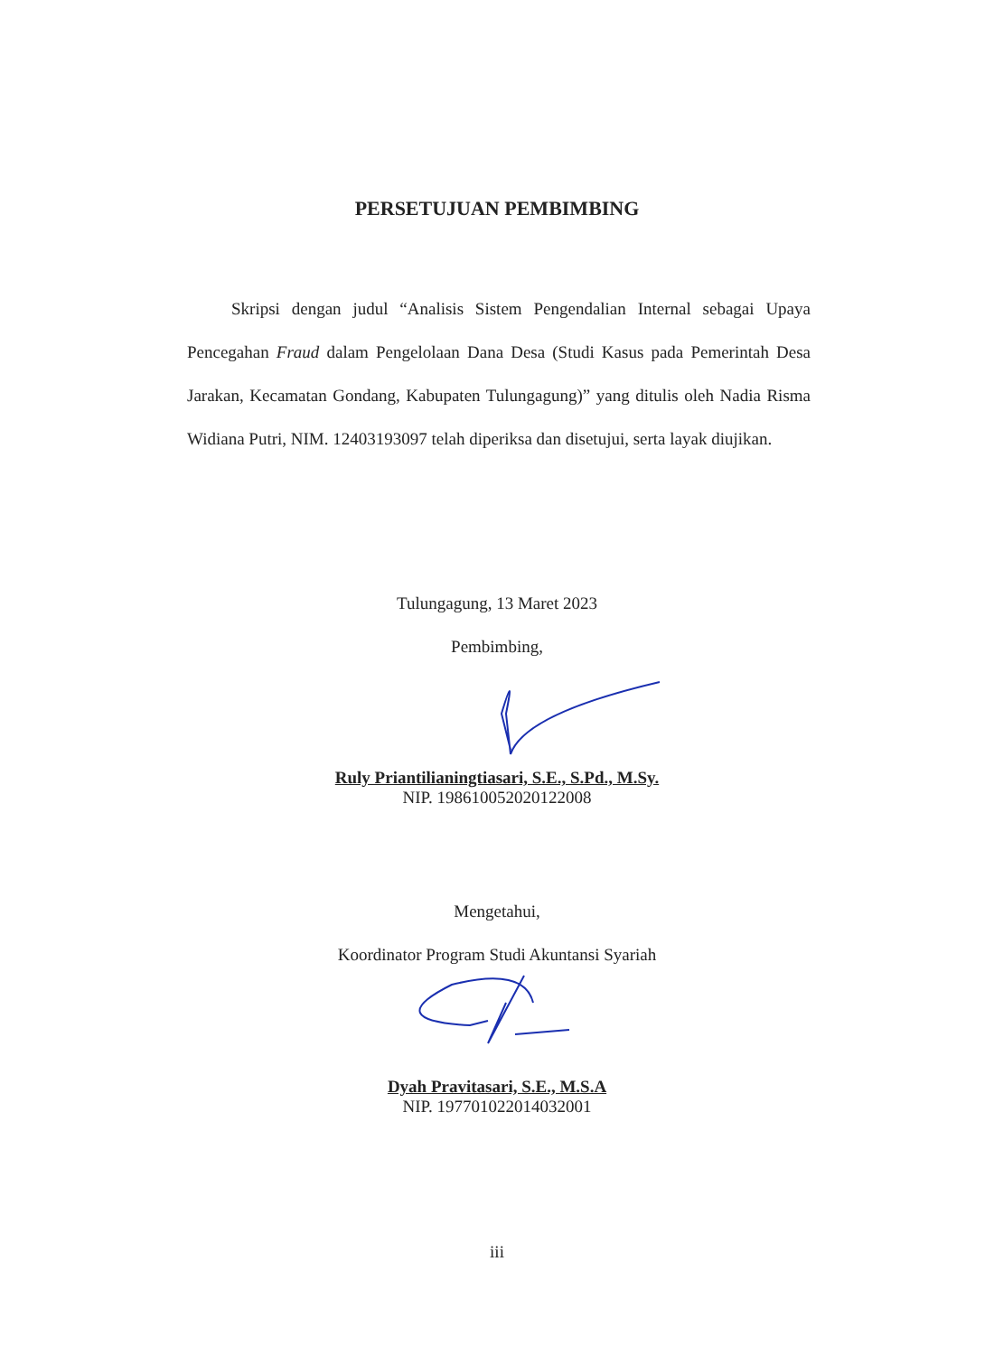PERSETUJUAN PEMBIMBING
Skripsi dengan judul “Analisis Sistem Pengendalian Internal sebagai Upaya Pencegahan Fraud dalam Pengelolaan Dana Desa (Studi Kasus pada Pemerintah Desa Jarakan, Kecamatan Gondang, Kabupaten Tulungagung)” yang ditulis oleh Nadia Risma Widiana Putri, NIM. 12403193097 telah diperiksa dan disetujui, serta layak diujikan.
Tulungagung, 13 Maret 2023
Pembimbing,
Ruly Priantilianingtiasari, S.E., S.Pd., M.Sy.
NIP. 198610052020122008
Mengetahui,
Koordinator Program Studi Akuntansi Syariah
Dyah Pravitasari, S.E., M.S.A
NIP. 197701022014032001
iii